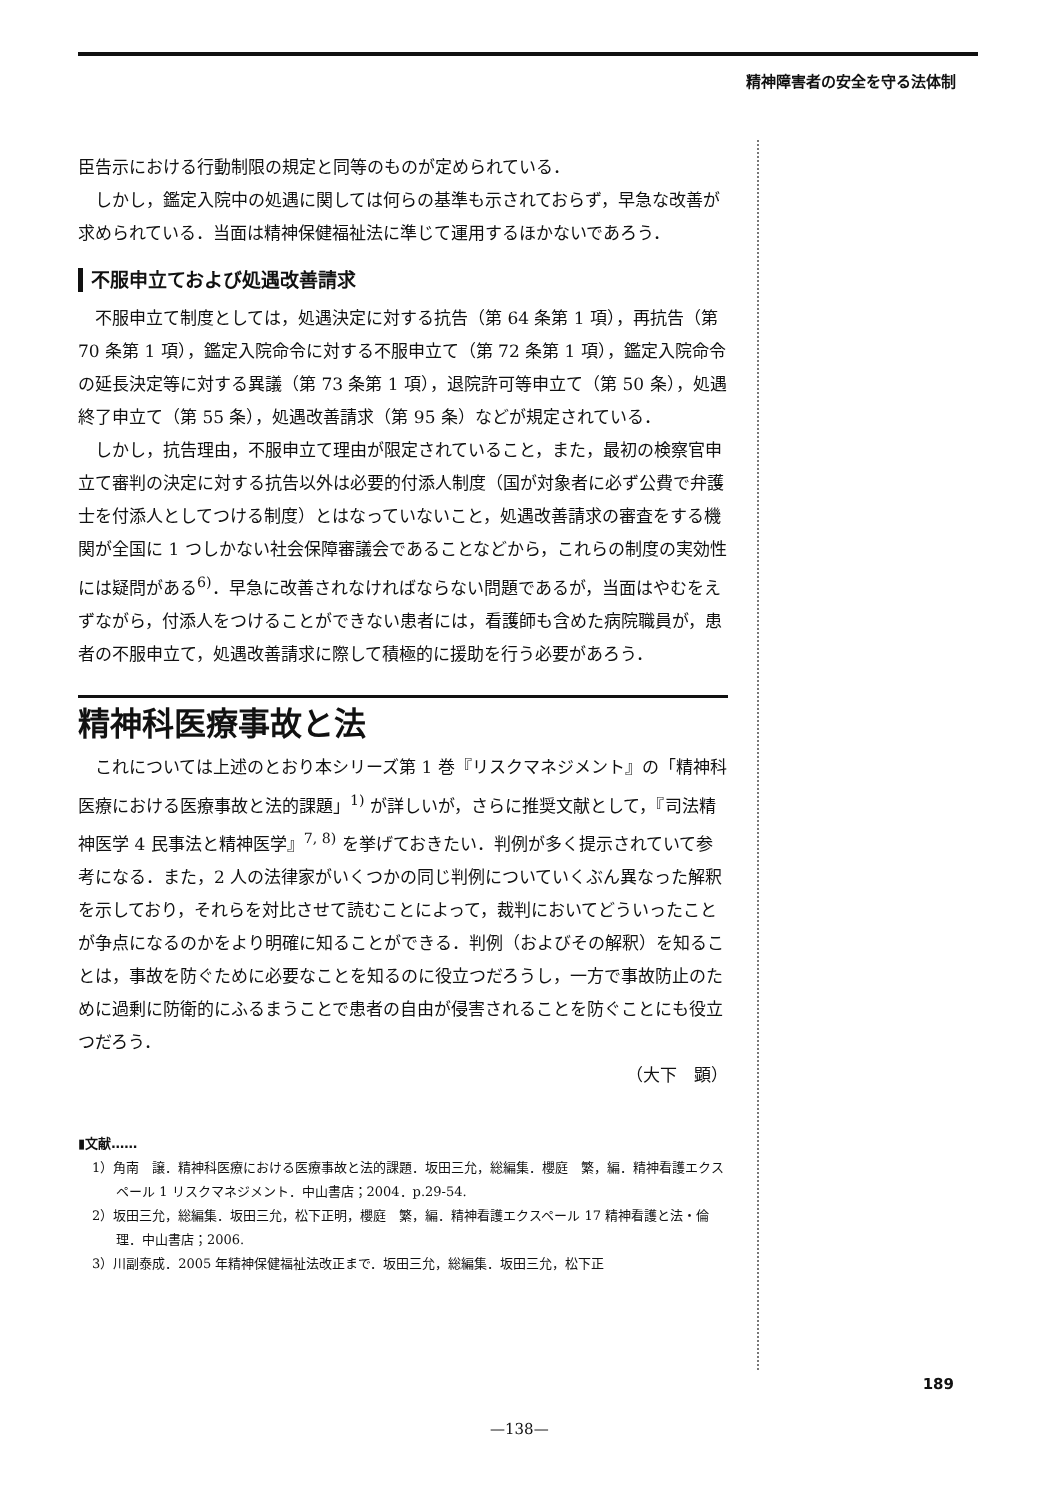精神障害者の安全を守る法体制
臣告示における行動制限の規定と同等のものが定められている．
しかし，鑑定入院中の処遇に関しては何らの基準も示されておらず，早急な改善が求められている．当面は精神保健福祉法に準じて運用するほかないであろう．
不服申立ておよび処遇改善請求
不服申立て制度としては，処遇決定に対する抗告（第 64 条第 1 項），再抗告（第 70 条第 1 項），鑑定入院命令に対する不服申立て（第 72 条第 1 項），鑑定入院命令の延長決定等に対する異議（第 73 条第 1 項），退院許可等申立て（第 50 条），処遇終了申立て（第 55 条），処遇改善請求（第 95 条）などが規定されている．
しかし，抗告理由，不服申立て理由が限定されていること，また，最初の検察官申立て審判の決定に対する抗告以外は必要的付添人制度（国が対象者に必ず公費で弁護士を付添人としてつける制度）とはなっていないこと，処遇改善請求の審査をする機関が全国に 1 つしかない社会保障審議会であることなどから，これらの制度の実効性には疑問がある<sup>6)</sup>．早急に改善されなければならない問題であるが，当面はやむをえずながら，付添人をつけることができない患者には，看護師も含めた病院職員が，患者の不服申立て，処遇改善請求に際して積極的に援助を行う必要があろう．
精神科医療事故と法
これについては上述のとおり本シリーズ第 1 巻『リスクマネジメント』の「精神科医療における医療事故と法的課題」<sup>1)</sup> が詳しいが，さらに推奨文献として，『司法精神医学 4 民事法と精神医学』<sup>7, 8)</sup> を挙げておきたい．判例が多く提示されていて参考になる．また，2 人の法律家がいくつかの同じ判例についていくぶん異なった解釈を示しており，それらを対比させて読むことによって，裁判においてどういったことが争点になるのかをより明確に知ることができる．判例（およびその解釈）を知ることは，事故を防ぐために必要なことを知るのに役立つだろうし，一方で事故防止のために過剰に防衛的にふるまうことで患者の自由が侵害されることを防ぐことにも役立つだろう．
（大下　顕）
▮文献……
1）角南　譲．精神科医療における医療事故と法的課題．坂田三允，総編集．櫻庭　繁，編．精神看護エクスペール 1 リスクマネジメント．中山書店；2004．p.29-54.
2）坂田三允，総編集．坂田三允，松下正明，櫻庭　繁，編．精神看護エクスペール 17 精神看護と法・倫理．中山書店；2006.
3）川副泰成．2005 年精神保健福祉法改正まで．坂田三允，総編集．坂田三允，松下正
189
—138—